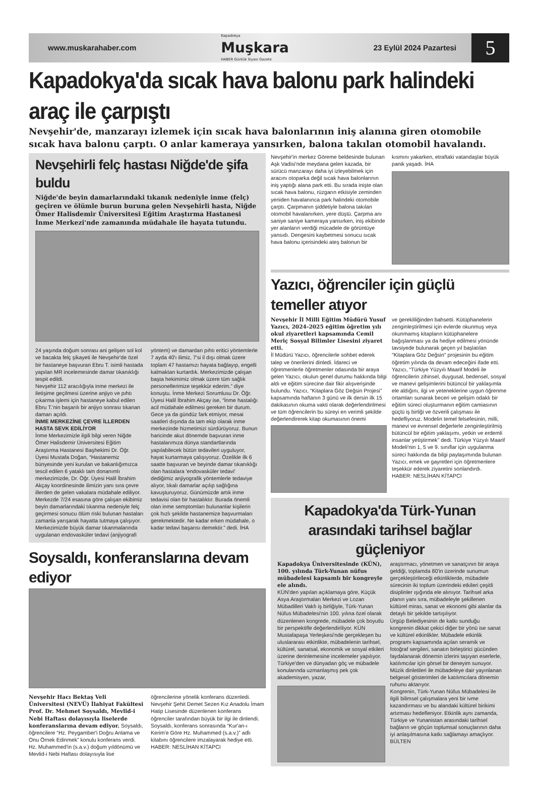www.muskarahaber.com Kapadokya
Muşkara
HABER Günlük Siyasi Gazete 23 Eylül 2024 Pazartesi 5
Kapadokya'da sıcak hava balonu park halindeki araç ile çarpıştı
Nevşehir'de, manzarayı izlemek için sıcak hava balonlarının iniş alanına giren otomobile sıcak hava balonu çarptı. O anlar kameraya yansırken, balona takılan otomobil havalandı.
Nevşehirli felç hastası Niğde'de şifa buldu
Niğde'de beyin damarlarındaki tıkanık nedeniyle inme (felç) geçiren ve ölümle burun buruna gelen Nevşehirli hasta, Niğde Ömer Halisdemir Üniversitesi Eğitim Araştırma Hastanesi İnme Merkezi'nde zamanında müdahale ile hayata tutundu.
24 yaşında doğum sonrası ani gelişen sol kol ve bacakta felç şikayeti ile Nevşehir'de özel bir hastaneye başvuran Ebru T. isimli hastada yapılan MR incelemesinde damar tıkanıklığı tespit edildi.
Nevşehir 112 aracılığıyla inme merkezi ile iletişime geçilmesi üzerine anjiyo ve pıhtı çıkarma işlemi için hastaneye kabul edilen Ebru T.'nin başarılı bir anjiyo sonrası tıkanan damarı açıldı.
İNME MERKEZİNE ÇEVRE İLLERDEN HASTA SEVK EDİLİYOR
İnme Merkezimizle ilgili bilgi veren Niğde Ömer Halisdemir Üniversitesi Eğitim Araştırma Hastanesi Başhekimi Dr. Öğr. Üyesi Mustafa Doğan, “Hastanemiz bünyesinde yeni kurulan ve bakanlığımızca tescil edilen 6 yataklı tam donanımlı merkezimizde, Dr. Öğr. Üyesi Halil İbrahim Akçay koordinesinde ilimizin yanı sıra çevre illerden de gelen vakalara müdahale ediliyor. Merkezde 7/24 esasına göre çalışan ekibimiz beyin damarlarındaki tıkanma nedeniyle felç geçirmesi sonucu ölüm riski bulunan hastaları zamanla yarışarak hayatta tutmaya çalışıyor. Merkezimizde büyük damar tıkanmalarında uygulanan endovasküler tedavi (anjiyografi yöntem) ve damardan pıhtı eritici yöntemlerle 7 ayda 40'ı ilimiz, 7'si il dışı olmak üzere toplam 47 hastamızı hayata bağlayıp, engelli kalmaktan kurtardık. Merkezimizde çalışan başta hekimimiz olmak üzere tüm sağlık personellerimize teşekkür ederim.” diye konuştu. İnme Merkezi Sorumlusu Dr. Öğr. Üyesi Halil İbrahim Akçay ise, “İnme hastalığı acil müdahale edilmesi gereken bir durum. Gece ya da gündüz fark etmiyor, mesai saatleri dışında da tam ekip olarak inme merkezinde hizmetimizi sürdürüyoruz. Bunun haricinde akut dönemde başvuran inme hastalarımıza dünya standartlarında yapılabilecek bütün tedavileri uyguluyor, hayat kurtarmaya çalışıyoruz. Özelikle ilk 6 saatte başvuran ve beyinde damar tıkanıklığı olan hastalara 'endovasküler tedavi' dediğimiz anjiyografik yöntemlerle tedaviye alıyor, tıkalı damarlar açılıp sağlığına kavuşturuyoruz. Günümüzde artık inme tedavisi olan bir hastalıktır. Burada önemli olan inme semptomları bulunanlar kişilerin çok hızlı şekilde hastanemize başvurmaları gerekmektedir. Ne kadar erken müdahale, o kadar tedavi başarısı demektir.” dedi. İHA
Soysaldı, konferanslarına devam ediyor
Nevşehir Hacı Bektaş Veli Üniversitesi (NEVÜ) İlahiyat Fakültesi Prof. Dr. Mehmet Soysaldı, Mevlid-i Nebi Haftası dolayısıyla liselerde konferanslarına devam ediyor. Soysaldı, öğrencilere “Hz. Peygamber'i Doğru Anlama ve Onu Örnek Edinmek” konulu konferans verdi.
Hz. Muhammed'in (s.a.v.) doğum yıldönümü ve Mevlid-i Nebi Haftası dolayısıyla lise öğrencilerine yönelik konferans düzenledi.
Nevşehir Şehit Demet Sezen Kız Anadolu İmam Hatip Lisesinde düzenlenen konferans öğrenciler tarafından büyük bir ilgi ile dinlendi.
Soysaldı, konferans sonrasında “Kur'an-ı Kerim'e Göre Hz. Muhammed (s.a.v.)” adlı kitabını öğrencilere imzalayarak hediye etti. HABER: NESLİHAN KİTAPCI
Nevşehir'in merkez Göreme beldesinde bulunan Aşk Vadisi'nde meydana gelen kazada, bir sürücü manzarayı daha iyi izleyebilmek için aracını otoparka değil sıcak hava balonlarının iniş yaptığı alana park etti. Bu sırada inişte olan sıcak hava balonu, rüzgarın etkisiyle zeminden yeniden havalanınca park halindeki otomobile çarptı. Çarpmanın şiddetiyle balona takılan otomobil havalanırken, yere düştü. Çarpma anı saniye saniye kameraya yansırken, iniş ekibinde yer alanların verdiği mücadele de görüntüye yansıdı. Dengesini kaybetmesi sonucu sıcak hava balonu içerisindeki ateş balonun bir
kısmını yakarken, etraftaki vatandaşlar büyük panik yaşadı. İHA
Yazıcı, öğrenciler için güçlü temeller atıyor
Nevşehir İl Milli Eğitim Müdürü Yusuf Yazıcı, 2024-2025 eğitim öğretim yılı okul ziyaretleri kapsamında Cemil Meriç Sosyal Bilimler Lisesini ziyaret etti.
İl Müdürü Yazıcı, öğrencilerle sohbet ederek talep ve önerilerini dinledi. İdareci ve öğretmenlerle öğretmenler odasında bir araya gelen Yazıcı, okulun genel durumu hakkında bilgi aldı ve eğitim sürecine dair fikir alışverişinde bulundu. Yazıcı, “Kitaplara Göz Değsin Projesi” kapsamında haftanın 3 günü ve ilk dersin ilk 15 dakikasının okuma vakti olarak değerlendirilmesi ve tüm öğrencilerin bu süreyi en verimli şekilde değerlendirerek kitap okumasının önemi
ve gerekliliğinden bahsetti. Kütüphanelerin zenginleştirilmesi için evlerde okunmuş veya okunmamış kitapların kütüphanelere bağışlanması ya da hediye edilmesi yönünde tavsiyede bulunarak geçen yıl başlatılan "Kitaplara Göz Değsin" projesinin bu eğitim öğretim yılında da devam edeceğini ifade etti. Yazıcı, “Türkiye Yüzyılı Maarif Modeli ile öğrencilerin zihinsel, duygusal, bedensel, sosyal ve manevi gelişimlerini bütüncül bir yaklaşımla ele aldığını, ilgi ve yeteneklerine uygun öğrenme ortamları sunarak beceri ve gelişim odaklı bir eğitim süreci oluşturmanın eğitim camiasının güçlü iş birliği ve özverili çalışması ile hedefliyoruz. Modelin temel felsefesinin, milli, manevi ve evrensel değerlerle zenginleştirilmiş bütüncül bir eğitim yaklaşımı, yetkin ve erdemli insanlar yetiştirmek” dedi. Türkiye Yüzyılı Maarif Modeli'nin 1, 5 ve 9. sınıflar için uygulanma süreci hakkında da bilgi paylaşımında bulunan Yazıcı, emek ve gayretleri için öğretmenlere teşekkür ederek ziyaretini sonlandırdı.
HABER: NESLİHAN KİTAPCI
Kapadokya'da Türk-Yunan arasındaki tarihsel bağlar güçleniyor
Kapadokya Üniversitesinde (KÜN), 100. yılında Türk-Yunan nüfus mübadelesi kapsamlı bir kongreyle ele alındı.
KÜN'den yapılan açıklamaya göre, Küçük Asya Araştırmaları Merkezi ve Lozan Mübadilleri Vakfı iş birliğiyle, Türk-Yunan Nüfus Mübadelesi'nin 100. yılına özel olarak düzenlenen kongrede, mübadele çok boyutlu bir perspektifle değerlendiriliyor. KÜN Mustafapaşa Yerleşkesi'nde gerçekleşen bu uluslararası etkinlikte, mübadelenin tarihsel, kültürel, sanatsal, ekonomik ve sosyal etkileri üzerine derinlemesine incelemeler yapılıyor.
Türkiye'den ve dünyadan göç ve mübadele konularında uzmanlaşmış pek çok akademisyen, yazar,
araştırmacı, yönetmen ve sanatçının bir araya geldiği, toplamda 80'in üzerinde sunumun gerçekleştirileceği etkinliklerde, mübadele sürecinin iki toplum üzerindeki etkileri çeşitli disiplinler ışığında ele alınıyor. Tarihsel arka planın yanı sıra, mübadeleyle şekillenen kültürel miras, sanat ve ekonomi gibi alanlar da detaylı bir şekilde tartışılıyor.
Ürgüp Belediyesinin de katkı sunduğu kongrenin dikkat çekici diğer bir yönü ise sanat ve kültürel etkinlikler. Mübadele etkinlik programı kapsamında açılan seramik ve fotoğraf sergileri, sanatın birleştirici gücünden faydalanarak dönemin izlerini taşıyan eserlerle, katılımcılar için görsel bir deneyim sunuyor. Müzik dinletileri ile mübadeleye dair yayınlanan belgesel gösterimleri de katılımcılara dönemin ruhunu aktarıyor.
Kongrenin, Türk-Yunan Nüfus Mübadelesi ile ilgili bilimsel çalışmalara yeni bir ivme kazandırması ve bu alandaki kültürel birikimi artırması hedefleniyor. Etkinlik aynı zamanda, Türkiye ve Yunanistan arasındaki tarihsel bağların ve göçün toplumsal sonuçlarının daha iyi anlaşılmasına katkı sağlamayı amaçlıyor. BÜLTEN